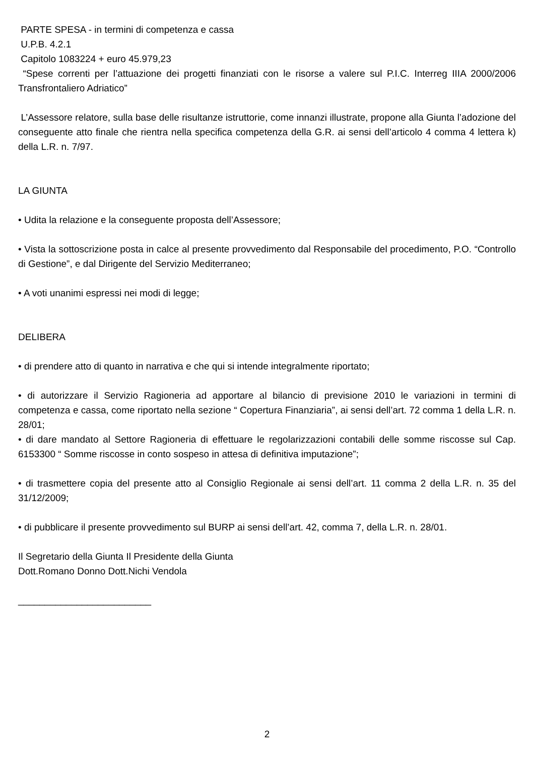PARTE SPESA - in termini di competenza e cassa
U.P.B. 4.2.1
Capitolo 1083224 + euro 45.979,23
“Spese correnti per l’attuazione dei progetti finanziati con le risorse a valere sul P.I.C. Interreg IIIA 2000/2006 Transfrontaliero Adriatico”
L’Assessore relatore, sulla base delle risultanze istruttorie, come innanzi illustrate, propone alla Giunta l’adozione del conseguente atto finale che rientra nella specifica competenza della G.R. ai sensi dell’articolo 4 comma 4 lettera k) della L.R. n. 7/97.
LA GIUNTA
• Udita la relazione e la conseguente proposta dell’Assessore;
• Vista la sottoscrizione posta in calce al presente provvedimento dal Responsabile del procedimento, P.O. “Controllo di Gestione”, e dal Dirigente del Servizio Mediterraneo;
• A voti unanimi espressi nei modi di legge;
DELIBERA
• di prendere atto di quanto in narrativa e che qui si intende integralmente riportato;
• di autorizzare il Servizio Ragioneria ad apportare al bilancio di previsione 2010 le variazioni in termini di competenza e cassa, come riportato nella sezione “ Copertura Finanziaria”, ai sensi dell’art. 72 comma 1 della L.R. n. 28/01;
• di dare mandato al Settore Ragioneria di effettuare le regolarizzazioni contabili delle somme riscosse sul Cap. 6153300 “ Somme riscosse in conto sospeso in attesa di definitiva imputazione”;
• di trasmettere copia del presente atto al Consiglio Regionale ai sensi dell’art. 11 comma 2 della L.R. n. 35 del 31/12/2009;
• di pubblicare il presente provvedimento sul BURP ai sensi dell’art. 42, comma 7, della L.R. n. 28/01.
Il Segretario della Giunta Il Presidente della Giunta
Dott.Romano Donno Dott.Nichi Vendola
_________________________
2